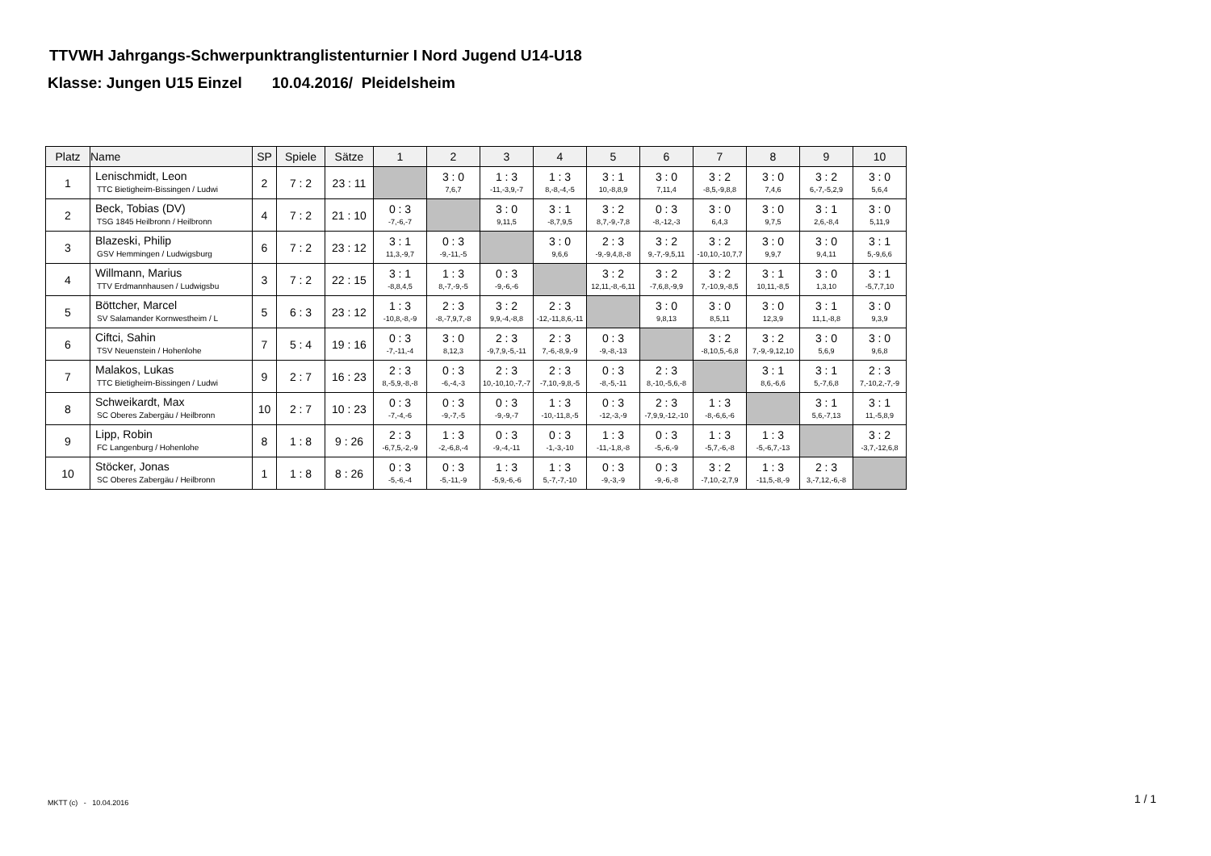TTVWH Jahrgangs-Schwerpunktranglistenturnier I Nord Jugend U14-U18
Klasse: Jungen U15 Einzel 10.04.2016/ Pleidelsheim
| Platz | Name | SP | Spiele | Sätze | 1 | 2 | 3 | 4 | 5 | 6 | 7 | 8 | 9 | 10 |
| --- | --- | --- | --- | --- | --- | --- | --- | --- | --- | --- | --- | --- | --- | --- |
| 1 | Lenischmidt, Leon TTC Bietigheim-Bissingen / Ludwi | 2 | 7 : 2 | 23 : 11 | | 3 : 0 7,6,7 | 1 : 3 -11,-3,9,-7 | 1 : 3 8,-8,-4,-5 | 3 : 1 10,-8,8,9 | 3 : 0 7,11,4 | 3 : 2 -8,5,-9,8,8 | 3 : 0 7,4,6 | 3 : 2 6,-7,-5,2,9 | 3 : 0 5,6,4 |
| 2 | Beck, Tobias (DV) TSG 1845 Heilbronn / Heilbronn | 4 | 7 : 2 | 21 : 10 | 0 : 3 -7,-6,-7 | | 3 : 0 9,11,5 | 3 : 1 -8,7,9,5 | 3 : 2 8,7,-9,-7,8 | 0 : 3 -8,-12,-3 | 3 : 0 6,4,3 | 3 : 0 9,7,5 | 3 : 1 2,6,-8,4 | 3 : 0 5,11,9 |
| 3 | Blazeski, Philip GSV Hemmingen / Ludwigsburg | 6 | 7 : 2 | 23 : 12 | 3 : 1 11,3,-9,7 | 0 : 3 -9,-11,-5 | | 3 : 0 9,6,6 | 2 : 3 -9,-9,4,8,-8 | 3 : 2 9,-7,-9,5,11 | 3 : 2 -10,10,-10,7,7 | 3 : 0 9,9,7 | 3 : 0 9,4,11 | 3 : 1 5,-9,6,6 |
| 4 | Willmann, Marius TTV Erdmannhausen / Ludwigsbu | 3 | 7 : 2 | 22 : 15 | 3 : 1 -8,8,4,5 | 1 : 3 8,-7,-9,-5 | 0 : 3 -9,-6,-6 | | 3 : 2 12,11,-8,-6,11 | 3 : 2 -7,6,8,-9,9 | 3 : 2 7,-10,9,-8,5 | 3 : 1 10,11,-8,5 | 3 : 0 1,3,10 | 3 : 1 -5,7,7,10 |
| 5 | Böttcher, Marcel SV Salamander Kornwestheim / L | 5 | 6 : 3 | 23 : 12 | 1 : 3 -10,8,-8,-9 | 2 : 3 -8,-7,9,7,-8 | 3 : 2 9,9,-4,-8,8 | 2 : 3 -12,-11,8,6,-11 | | 3 : 0 9,8,13 | 3 : 0 8,5,11 | 3 : 0 12,3,9 | 3 : 1 11,1,-8,8 | 3 : 0 9,3,9 |
| 6 | Ciftci, Sahin TSV Neuenstein / Hohenlohe | 7 | 5 : 4 | 19 : 16 | 0 : 3 -7,-11,-4 | 3 : 0 8,12,3 | 2 : 3 -9,7,9,-5,-11 | 2 : 3 7,-6,-8,9,-9 | 0 : 3 -9,-8,-13 | | 3 : 2 -8,10,5,-6,8 | 3 : 2 7,-9,-9,12,10 | 3 : 0 5,6,9 | 3 : 0 9,6,8 |
| 7 | Malakos, Lukas TTC Bietigheim-Bissingen / Ludwi | 9 | 2 : 7 | 16 : 23 | 2 : 3 8,-5,9,-8,-8 | 0 : 3 -6,-4,-3 | 2 : 3 10,-10,10,-7,-7 | 2 : 3 -7,10,-9,8,-5 | 0 : 3 -8,-5,-11 | 2 : 3 8,-10,-5,6,-8 | | 3 : 1 8,6,-6,6 | 3 : 1 5,-7,6,8 | 2 : 3 7,-10,2,-7,-9 |
| 8 | Schweikardt, Max SC Oberes Zabergäu / Heilbronn | 10 | 2 : 7 | 10 : 23 | 0 : 3 -7,-4,-6 | 0 : 3 -9,-7,-5 | 0 : 3 -9,-9,-7 | 1 : 3 -10,-11,8,-5 | 0 : 3 -12,-3,-9 | 2 : 3 -7,9,9,-12,-10 | 1 : 3 -8,-6,6,-6 | | 3 : 1 5,6,-7,13 | 3 : 1 11,-5,8,9 |
| 9 | Lipp, Robin FC Langenburg / Hohenlohe | 8 | 1 : 8 | 9 : 26 | 2 : 3 -6,7,5,-2,-9 | 1 : 3 -2,-6,8,-4 | 0 : 3 -9,-4,-11 | 0 : 3 -1,-3,-10 | 1 : 3 -11,-1,8,-8 | 0 : 3 -5,-6,-9 | 1 : 3 -5,7,-6,-8 | 1 : 3 -5,-6,7,-13 | | 3 : 2 -3,7,-12,6,8 |
| 10 | Stöcker, Jonas SC Oberes Zabergäu / Heilbronn | 1 | 1 : 8 | 8 : 26 | 0 : 3 -5,-6,-4 | 0 : 3 -5,-11,-9 | 1 : 3 -5,9,-6,-6 | 1 : 3 5,-7,-7,-10 | 0 : 3 -9,-3,-9 | 0 : 3 -9,-6,-8 | 3 : 2 -7,10,-2,7,9 | 1 : 3 -11,5,-8,-9 | 2 : 3 3,-7,12,-6,-8 | |
MKTT (c) - 10.04.2016 1 / 1